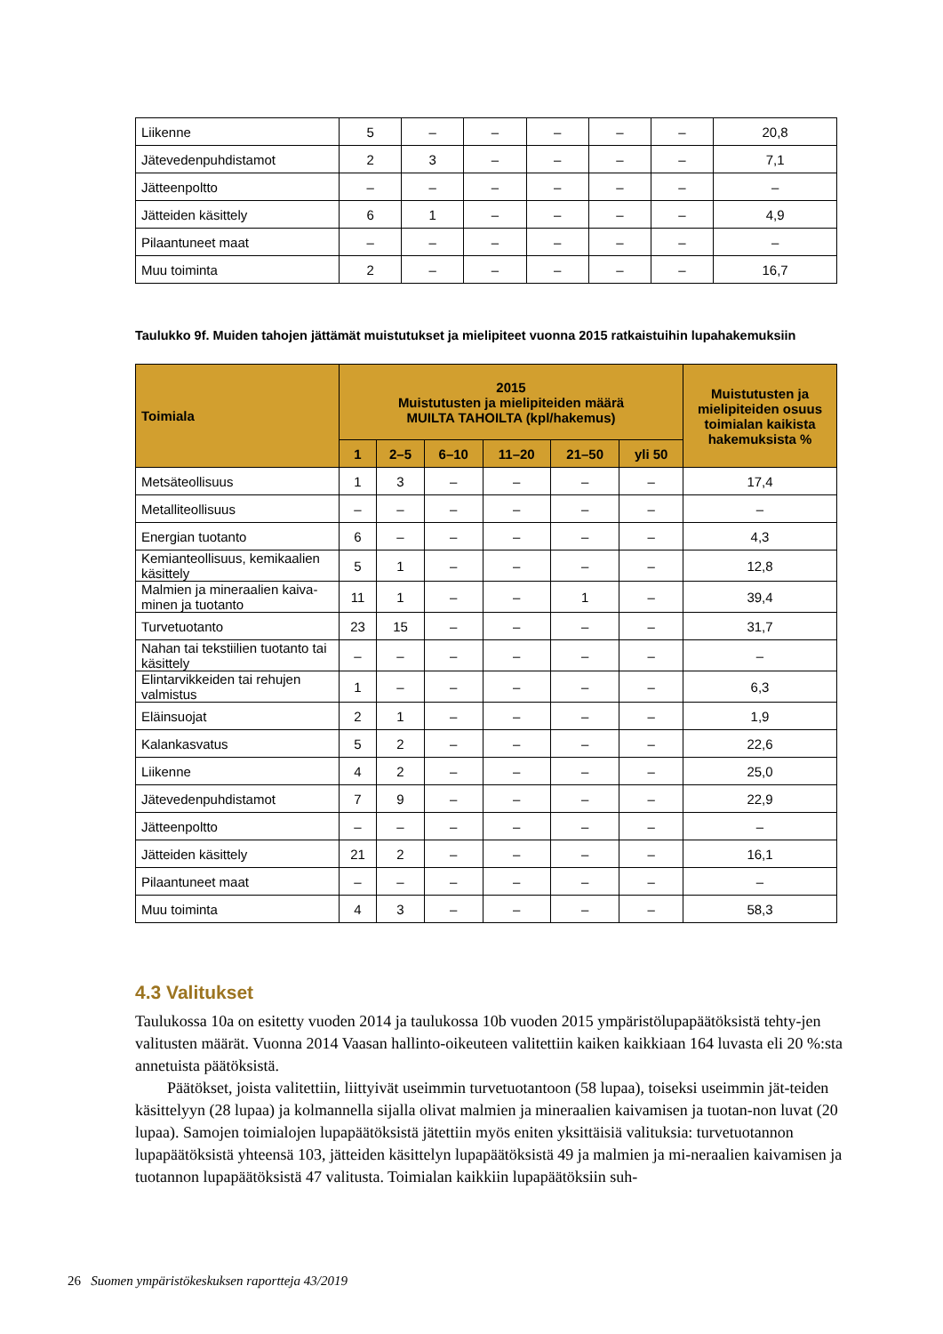| Liikenne | 5 | – | – | – | – | – | 20,8 |
| Jätevedenpuhdistamot | 2 | 3 | – | – | – | – | 7,1 |
| Jätteenpoltto | – | – | – | – | – | – | – |
| Jätteiden käsittely | 6 | 1 | – | – | – | – | 4,9 |
| Pilaantuneet maat | – | – | – | – | – | – | – |
| Muu toiminta | 2 | – | – | – | – | – | 16,7 |
Taulukko 9f. Muiden tahojen jättämät muistutukset ja mielipiteet vuonna 2015 ratkaistuihin lupahakemuksiin
| Toimiala | 2015 Muistutusten ja mielipiteiden määrä MUILTA TAHOILTA (kpl/hakemus) | | | | | | Muistutusten ja mielipiteiden osuus toimialan kaikista hakemuksista % |
| --- | --- | --- | --- | --- | --- | --- | --- |
| | 1 | 2–5 | 6–10 | 11–20 | 21–50 | yli 50 | |
| Metsäteollisuus | 1 | 3 | – | – | – | – | 17,4 |
| Metalliteollisuus | – | – | – | – | – | – | – |
| Energian tuotanto | 6 | – | – | – | – | – | 4,3 |
| Kemianteollisuus, kemikaalien käsittely | 5 | 1 | – | – | – | – | 12,8 |
| Malmien ja mineraalien kaiva-minen ja tuotanto | 11 | 1 | – | – | 1 | – | 39,4 |
| Turvetuotanto | 23 | 15 | – | – | – | – | 31,7 |
| Nahan tai tekstiilien tuotanto tai käsittely | – | – | – | – | – | – | – |
| Elintarvikkeiden tai rehujen valmistus | 1 | – | – | – | – | – | 6,3 |
| Eläinsuojat | 2 | 1 | – | – | – | – | 1,9 |
| Kalankasvatus | 5 | 2 | – | – | – | – | 22,6 |
| Liikenne | 4 | 2 | – | – | – | – | 25,0 |
| Jätevedenpuhdistamot | 7 | 9 | – | – | – | – | 22,9 |
| Jätteenpoltto | – | – | – | – | – | – | – |
| Jätteiden käsittely | 21 | 2 | – | – | – | – | 16,1 |
| Pilaantuneet maat | – | – | – | – | – | – | – |
| Muu toiminta | 4 | 3 | – | – | – | – | 58,3 |
4.3 Valitukset
Taulukossa 10a on esitetty vuoden 2014 ja taulukossa 10b vuoden 2015 ympäristölupapäätöksistä tehty-jen valitusten määrät. Vuonna 2014 Vaasan hallinto-oikeuteen valitettiin kaiken kaikkiaan 164 luvasta eli 20 %:sta annetuista päätöksistä.
Päätökset, joista valitettiin, liittyivät useimmin turvetuotantoon (58 lupaa), toiseksi useimmin jät-teiden käsittelyyn (28 lupaa) ja kolmannella sijalla olivat malmien ja mineraalien kaivamisen ja tuotan-non luvat (20 lupaa). Samojen toimialojen lupapäätöksistä jätettiin myös eniten yksittäisiä valituksia: turvetuotannon lupapäätöksistä yhteensä 103, jätteiden käsittelyn lupapäätöksistä 49 ja malmien ja mi-neraalien kaivamisen ja tuotannon lupapäätöksistä 47 valitusta. Toimialan kaikkiin lupapäätöksiin suh-
26 Suomen ympäristökeskuksen raportteja 43/2019